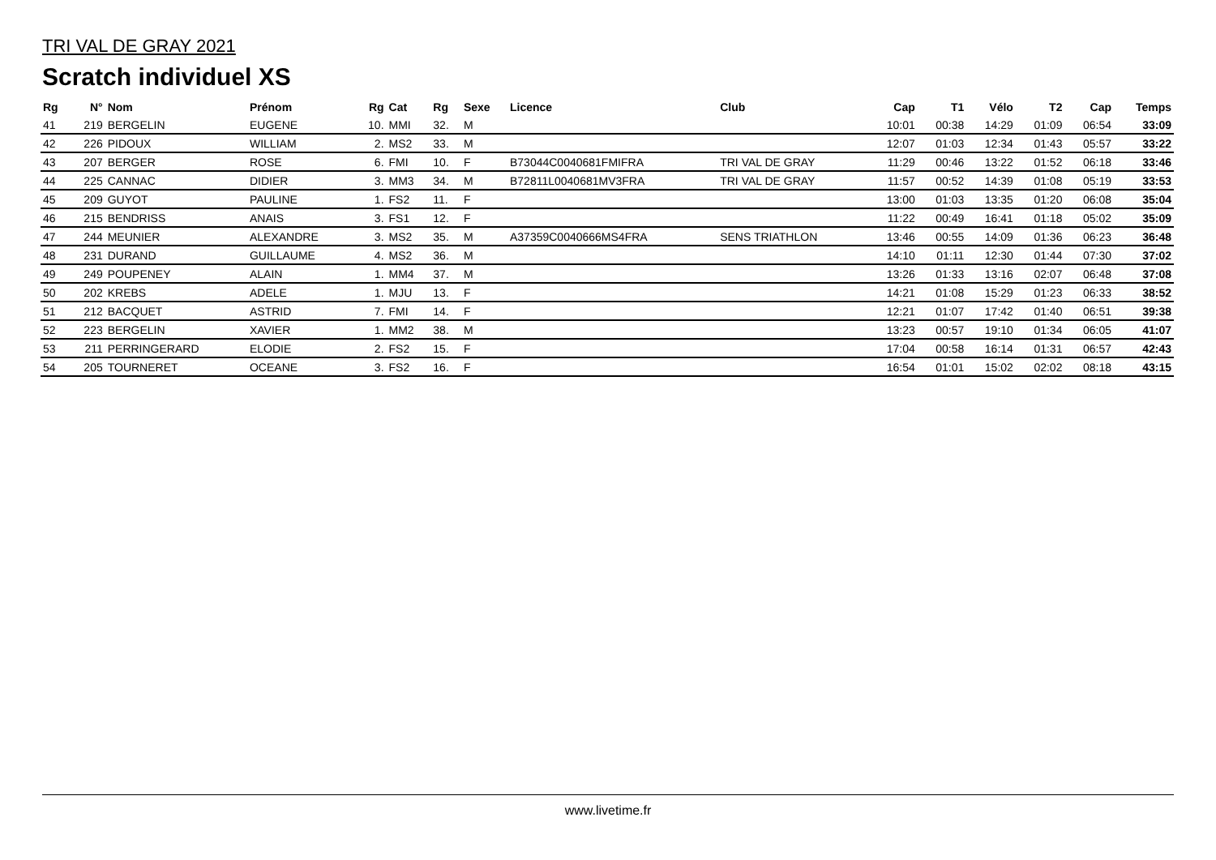TRI VAL DE GRAY 2021
Scratch individuel XS
| Rg | N° | Nom | Prénom | Rg | Cat | Rg | Sexe | Licence | Club | Cap | T1 | Vélo | T2 | Cap | Temps |
| --- | --- | --- | --- | --- | --- | --- | --- | --- | --- | --- | --- | --- | --- | --- | --- |
| 41 | 219 | BERGELIN | EUGENE | 10. | MMI | 32. | M | | | 10:01 | 00:38 | 14:29 | 01:09 | 06:54 | 33:09 |
| 42 | 226 | PIDOUX | WILLIAM | 2. | MS2 | 33. | M | | | 12:07 | 01:03 | 12:34 | 01:43 | 05:57 | 33:22 |
| 43 | 207 | BERGER | ROSE | 6. | FMI | 10. | F | B73044C0040681FMIFRA | TRI VAL DE GRAY | 11:29 | 00:46 | 13:22 | 01:52 | 06:18 | 33:46 |
| 44 | 225 | CANNAC | DIDIER | 3. | MM3 | 34. | M | B72811L0040681MV3FRA | TRI VAL DE GRAY | 11:57 | 00:52 | 14:39 | 01:08 | 05:19 | 33:53 |
| 45 | 209 | GUYOT | PAULINE | 1. | FS2 | 11. | F | | | 13:00 | 01:03 | 13:35 | 01:20 | 06:08 | 35:04 |
| 46 | 215 | BENDRISS | ANAIS | 3. | FS1 | 12. | F | | | 11:22 | 00:49 | 16:41 | 01:18 | 05:02 | 35:09 |
| 47 | 244 | MEUNIER | ALEXANDRE | 3. | MS2 | 35. | M | A37359C0040666MS4FRA | SENS TRIATHLON | 13:46 | 00:55 | 14:09 | 01:36 | 06:23 | 36:48 |
| 48 | 231 | DURAND | GUILLAUME | 4. | MS2 | 36. | M | | | 14:10 | 01:11 | 12:30 | 01:44 | 07:30 | 37:02 |
| 49 | 249 | POUPENEY | ALAIN | 1. | MM4 | 37. | M | | | 13:26 | 01:33 | 13:16 | 02:07 | 06:48 | 37:08 |
| 50 | 202 | KREBS | ADELE | 1. | MJU | 13. | F | | | 14:21 | 01:08 | 15:29 | 01:23 | 06:33 | 38:52 |
| 51 | 212 | BACQUET | ASTRID | 7. | FMI | 14. | F | | | 12:21 | 01:07 | 17:42 | 01:40 | 06:51 | 39:38 |
| 52 | 223 | BERGELIN | XAVIER | 1. | MM2 | 38. | M | | | 13:23 | 00:57 | 19:10 | 01:34 | 06:05 | 41:07 |
| 53 | 211 | PERRINGERARD | ELODIE | 2. | FS2 | 15. | F | | | 17:04 | 00:58 | 16:14 | 01:31 | 06:57 | 42:43 |
| 54 | 205 | TOURNERET | OCEANE | 3. | FS2 | 16. | F | | | 16:54 | 01:01 | 15:02 | 02:02 | 08:18 | 43:15 |
www.livetime.fr